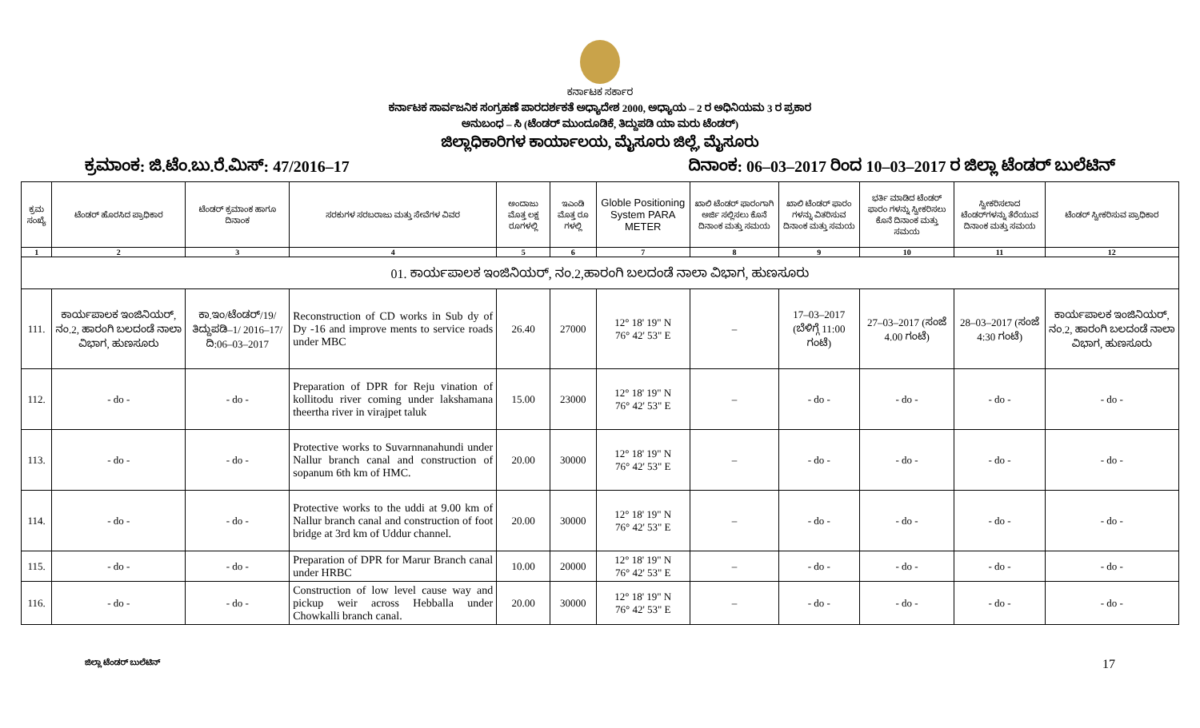ಕರ್ನಾಟಕ ಸರ್ಕಾರ
ಕರ್ನಾಟಕ ಸಾರ್ವಜನಿಕ ಸಂಗ್ರಹಣೆ ಪಾರದರ್ಶಕತೆ ಅಧ್ಯಾದೇಶ 2000, ಅಧ್ಯಾಯ – 2 ರ ಅಧಿನಿಯಮ 3 ರ ಪ್ರಕಾರ
ಅನುಬಂಧ – ಸಿ (ಟೆಂಡರ್ ಮುಂದೂಡಿಕೆ, ತಿದ್ದುಪಡಿ ಯಾ ಮರು ಟೆಂಡರ್)
ಜಿಲ್ಲಾಧಿಕಾರಿಗಳ ಕಾರ್ಯಾಲಯ, ಮೈಸೂರು ಜಿಲ್ಲೆ, ಮೈಸೂರು
ಕ್ರಮಾಂಕ: ಜಿ.ಟೆಂ.ಬು.ರೆ.ಮಿಸ್: 47/2016–17 ದಿನಾಂಕ: 06–03–2017 ರಿಂದ 10–03–2017 ರ ಜಿಲ್ಲಾ ಟೆಂಡರ್ ಬುಲೆಟಿನ್
| ಕ್ರಮ ಸಂಖ್ಯೆ | ಟೆಂಡರ್ ಹೊರಸಿದ ಪ್ರಾಧಿಕಾರ | ಟೆಂಡರ್ ಕ್ರಮಾಂಕ ಹಾಗೂ ದಿನಾಂಕ | ಸರಕುಗಳ ಸರಬರಾಜು ಮತ್ತು ಸೇವೆಗಳ ವಿವರ | ಅಂದಾಜು ಮೊತ್ತ ಲಕ್ಷ ರೂಗಳಲ್ಲಿ | ಇಎಂಡಿ ಮೊತ್ತ ರೂ ಗಳಲ್ಲಿ | Globle Positioning System PARA METER | ಖಾಲಿ ಟೆಂಡರ್ ಫಾರಂಗಾಗಿ ಅರ್ಜಿ ಸಲ್ಲಿಸಲು ಕೊನೆ ದಿನಾಂಕ ಮತ್ತು ಸಮಯ | ಖಾಲಿ ಟೆಂಡರ್ ಫಾರಂ ಗಳನ್ನು ವಿತರಿಸುವ ದಿನಾಂಕ ಮತ್ತು ಸಮಯ | ಭರ್ತಿ ಮಾಡಿದ ಟೆಂಡರ್ ಫಾರಂ ಗಳನ್ನು ಸ್ವೀಕರಿಸಲು ಕೊನೆ ದಿನಾಂಕ ಮತ್ತು ಸಮಯ | ಸ್ವೀಕರಿಸಲಾದ ಟೆಂಡರ್‌ಗಳನ್ನು ತೆರೆಯುವ ದಿನಾಂಕ ಮತ್ತು ಸಮಯ | ಟೆಂಡರ್ ಸ್ವೀಕರಿಸುವ ಪ್ರಾಧಿಕಾರ |
| --- | --- | --- | --- | --- | --- | --- | --- | --- | --- | --- | --- |
| 1 | 2 | 3 | 4 | 5 | 6 | 7 | 8 | 9 | 10 | 11 | 12 |
| 01. ಕಾರ್ಯಪಾಲಕ ಇಂಜಿನಿಯರ್, ನಂ.2,ಹಾರಂಗಿ ಬಲದಂಡೆ ನಾಲಾ ವಿಭಾಗ, ಹುಣಸೂರು | | | | | | | | | | | |
| 111. | ಕಾರ್ಯಪಾಲಕ ಇಂಜಿನಿಯರ್, ನಂ.2, ಹಾರಂಗಿ ಬಲದಂಡೆ ನಾಲಾ ವಿಭಾಗ, ಹುಣಸೂರು | ಕಾ.ಇಂ/ಟೆಂಡರ್/19/ ತಿದ್ದುಪಡಿ–1/ 2016–17/ ದಿ:06–03–2017 | Reconstruction of CD works in Sub dy of Dy -16 and improve ments to service roads under MBC | 26.40 | 27000 | 12° 18' 19" N 76° 42' 53" E | – | 17–03–2017 (ಬೆಳಿಗ್ಗೆ 11:00 ಗಂಟೆ) | 27–03–2017 (ಸಂಜೆ 4.00 ಗಂಟೆ) | 28–03–2017 (ಸಂಜೆ 4:30 ಗಂಟೆ) | ಕಾರ್ಯಪಾಲಕ ಇಂಜಿನಿಯರ್, ನಂ.2, ಹಾರಂಗಿ ಬಲದಂಡೆ ನಾಲಾ ವಿಭಾಗ, ಹುಣಸೂರು |
| 112. | - do - | - do - | Preparation of DPR for Reju vination of kollitodu river coming under lakshamana theertha river in virajpet taluk | 15.00 | 23000 | 12° 18' 19" N 76° 42' 53" E | – | - do - | - do - | - do - | - do - |
| 113. | - do - | - do - | Protective works to Suvarnnanahundi under Nallur branch canal and construction of sopanum 6th km of HMC. | 20.00 | 30000 | 12° 18' 19" N 76° 42' 53" E | – | - do - | - do - | - do - | - do - |
| 114. | - do - | - do - | Protective works to the uddi at 9.00 km of Nallur branch canal and construction of foot bridge at 3rd km of Uddur channel. | 20.00 | 30000 | 12° 18' 19" N 76° 42' 53" E | – | - do - | - do - | - do - | - do - |
| 115. | - do - | - do - | Preparation of DPR for Marur Branch canal under HRBC | 10.00 | 20000 | 12° 18' 19" N 76° 42' 53" E | – | - do - | - do - | - do - | - do - |
| 116. | - do - | - do - | Construction of low level cause way and pickup weir across Hebballa under Chowkalli branch canal. | 20.00 | 30000 | 12° 18' 19" N 76° 42' 53" E | – | - do - | - do - | - do - | - do - |
ಜಿಲ್ಲಾ ಟೆಂಡರ್ ಬುಲೆಟಿನ್ 17